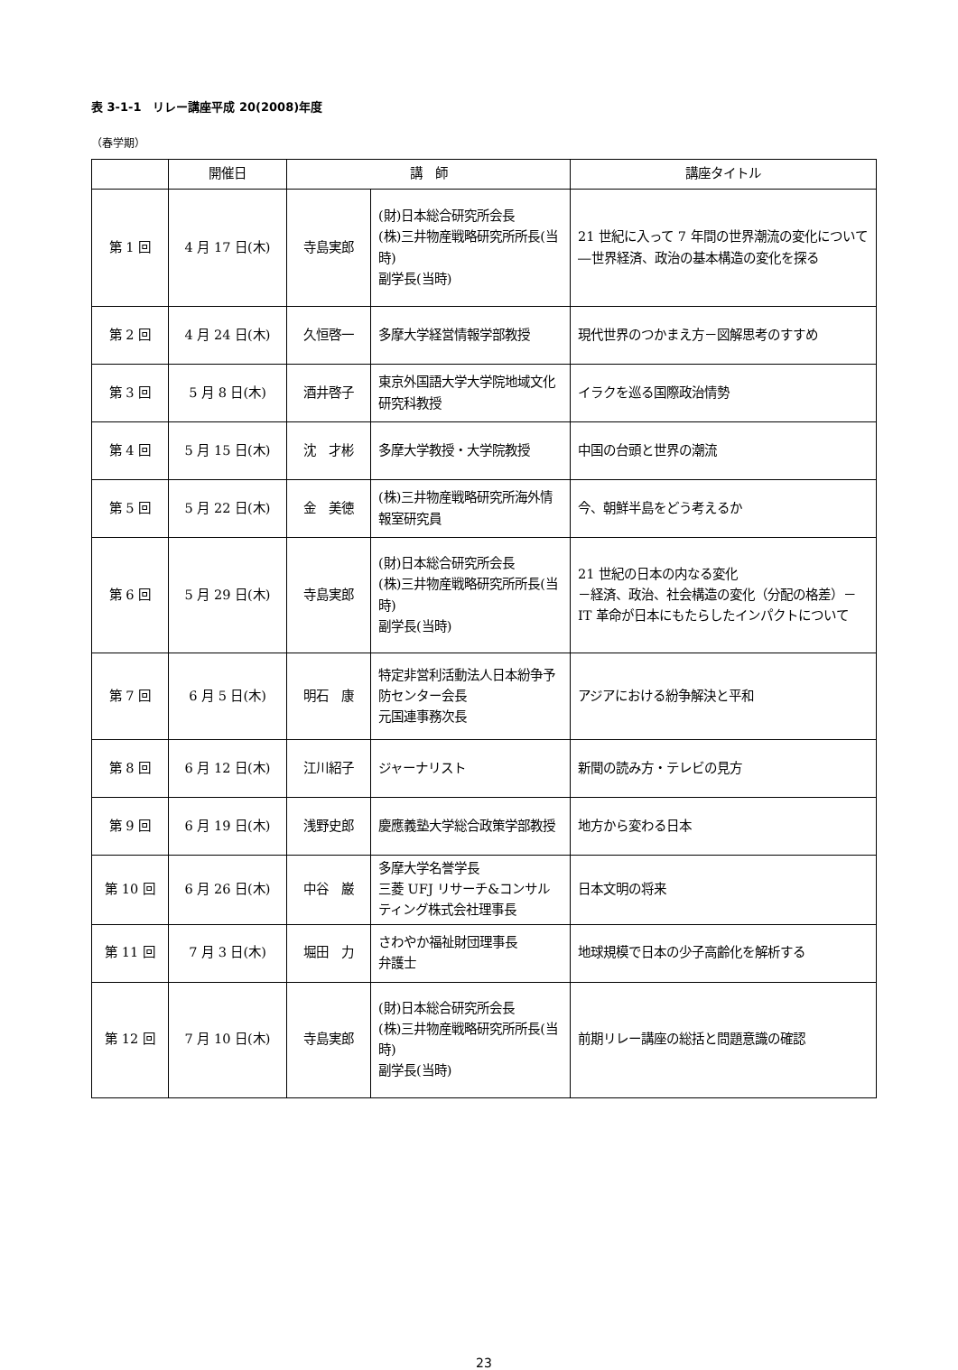表 3-1-1　リレー講座平成 20(2008)年度
（春学期）
| | 開催日 | 講 師 | | 講座タイトル |
| --- | --- | --- | --- | --- |
| 第 1 回 | 4 月 17 日(木) | 寺島実郎 | (財)日本総合研究所会長 (株)三井物産戦略研究所所長(当時) 副学長(当時) | 21 世紀に入って 7 年間の世界潮流の変化について―世界経済、政治の基本構造の変化を探る |
| 第 2 回 | 4 月 24 日(木) | 久恒啓一 | 多摩大学経営情報学部教授 | 現代世界のつかまえ方－図解思考のすすめ |
| 第 3 回 | 5 月 8 日(木) | 酒井啓子 | 東京外国語大学大学院地域文化研究科教授 | イラクを巡る国際政治情勢 |
| 第 4 回 | 5 月 15 日(木) | 沈 才彬 | 多摩大学教授・大学院教授 | 中国の台頭と世界の潮流 |
| 第 5 回 | 5 月 22 日(木) | 金 美徳 | (株)三井物産戦略研究所海外情報室研究員 | 今、朝鮮半島をどう考えるか |
| 第 6 回 | 5 月 29 日(木) | 寺島実郎 | (財)日本総合研究所会長 (株)三井物産戦略研究所所長(当時) 副学長(当時) | 21 世紀の日本の内なる変化 －経済、政治、社会構造の変化（分配の格差）－IT 革命が日本にもたらしたインパクトについて |
| 第 7 回 | 6 月 5 日(木) | 明石 康 | 特定非営利活動法人日本紛争予防センター会長 元国連事務次長 | アジアにおける紛争解決と平和 |
| 第 8 回 | 6 月 12 日(木) | 江川紹子 | ジャーナリスト | 新聞の読み方・テレビの見方 |
| 第 9 回 | 6 月 19 日(木) | 浅野史郎 | 慶應義塾大学総合政策学部教授 | 地方から変わる日本 |
| 第 10 回 | 6 月 26 日(木) | 中谷 巌 | 多摩大学名誉学長 三菱 UFJ リサーチ&コンサルティング株式会社理事長 | 日本文明の将来 |
| 第 11 回 | 7 月 3 日(木) | 堀田 力 | さわやか福祉財団理事長 弁護士 | 地球規模で日本の少子高齢化を解析する |
| 第 12 回 | 7 月 10 日(木) | 寺島実郎 | (財)日本総合研究所会長 (株)三井物産戦略研究所所長(当時) 副学長(当時) | 前期リレー講座の総括と問題意識の確認 |
23